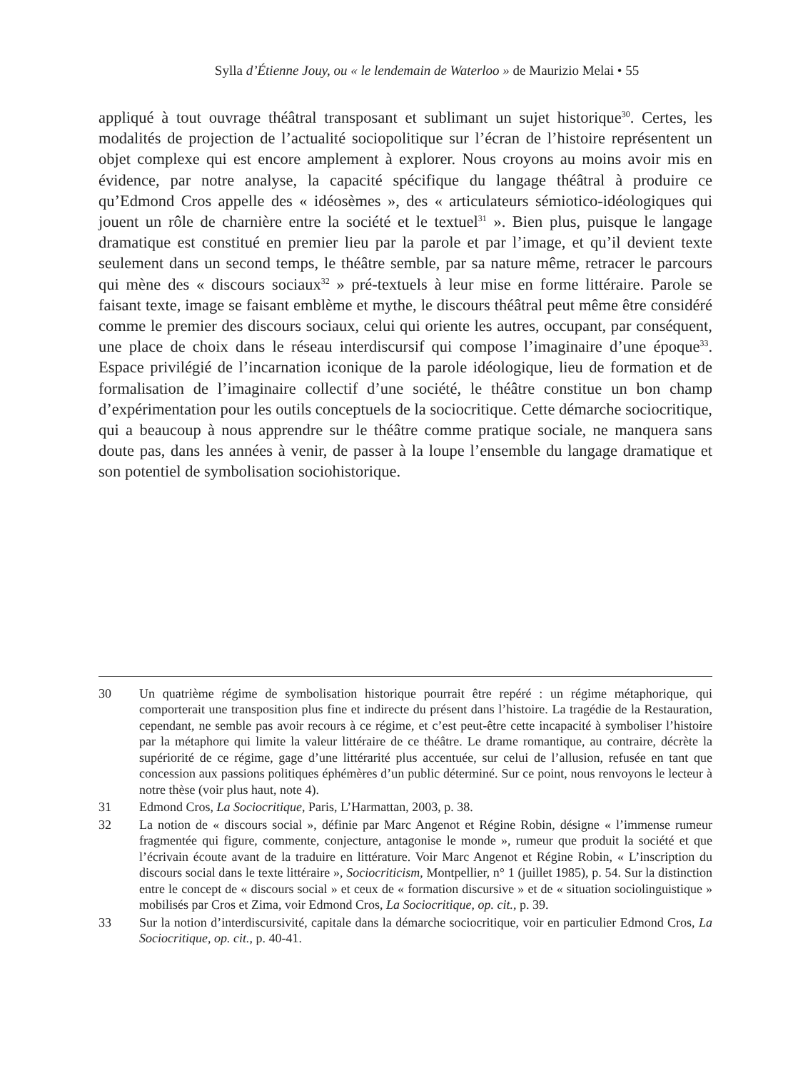Sylla d’Étienne Jouy, ou « le lendemain de Waterloo » de Maurizio Melai • 55
appliqué à tout ouvrage théâtral transposant et sublimant un sujet historique<sup>30</sup>. Certes, les modalités de projection de l’actualité sociopolitique sur l’écran de l’histoire représentent un objet complexe qui est encore amplement à explorer. Nous croyons au moins avoir mis en évidence, par notre analyse, la capacité spécifique du langage théâtral à produire ce qu’Edmond Cros appelle des « idéosèmes », des « articulateurs sémiotico-idéologiques qui jouent un rôle de charnière entre la société et le textuel<sup>31</sup> ». Bien plus, puisque le langage dramatique est constitué en premier lieu par la parole et par l’image, et qu’il devient texte seulement dans un second temps, le théâtre semble, par sa nature même, retracer le parcours qui mène des « discours sociaux<sup>32</sup> » pré-textuels à leur mise en forme littéraire. Parole se faisant texte, image se faisant emblème et mythe, le discours théâtral peut même être considéré comme le premier des discours sociaux, celui qui oriente les autres, occupant, par conséquent, une place de choix dans le réseau interdiscursif qui compose l’imaginaire d’une époque<sup>33</sup>. Espace privilégié de l’incarnation iconique de la parole idéologique, lieu de formation et de formalisation de l’imaginaire collectif d’une société, le théâtre constitue un bon champ d’expérimentation pour les outils conceptuels de la sociocritique. Cette démarche sociocritique, qui a beaucoup à nous apprendre sur le théâtre comme pratique sociale, ne manquera sans doute pas, dans les années à venir, de passer à la loupe l’ensemble du langage dramatique et son potentiel de symbolisation sociohistorique.
30 Un quatrième régime de symbolisation historique pourrait être repéré : un régime métaphorique, qui comporterait une transposition plus fine et indirecte du présent dans l’histoire. La tragédie de la Restauration, cependant, ne semble pas avoir recours à ce régime, et c’est peut-être cette incapacité à symboliser l’histoire par la métaphore qui limite la valeur littéraire de ce théâtre. Le drame romantique, au contraire, décrète la supériorité de ce régime, gage d’une littérarité plus accentuée, sur celui de l’allusion, refusée en tant que concession aux passions politiques éphémères d’un public déterminé. Sur ce point, nous renvoyons le lecteur à notre thèse (voir plus haut, note 4).
31 Edmond Cros, La Sociocritique, Paris, L’Harmattan, 2003, p. 38.
32 La notion de « discours social », définie par Marc Angenot et Régine Robin, désigne « l’immense rumeur fragmentée qui figure, commente, conjecture, antagonise le monde », rumeur que produit la société et que l’écrivain écoute avant de la traduire en littérature. Voir Marc Angenot et Régine Robin, « L’inscription du discours social dans le texte littéraire », Sociocriticism, Montpellier, n° 1 (juillet 1985), p. 54. Sur la distinction entre le concept de « discours social » et ceux de « formation discursive » et de « situation sociolinguistique » mobilisés par Cros et Zima, voir Edmond Cros, La Sociocritique, op. cit., p. 39.
33 Sur la notion d’interdiscursivité, capitale dans la démarche sociocritique, voir en particulier Edmond Cros, La Sociocritique, op. cit., p. 40-41.